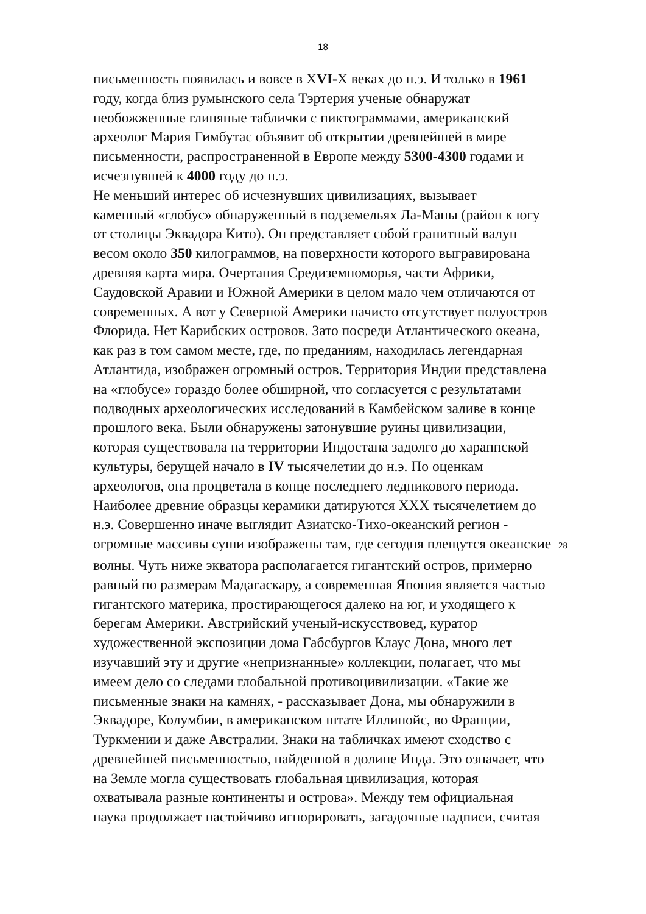18
письменность появилась и вовсе в ХVI-Х веках до н.э. И только в 1961
году, когда близ румынского села Тэртерия ученые обнаружат
необожженные глиняные таблички с пиктограммами, американский
археолог Мария Гимбутас объявит об открытии древнейшей в мире
письменности, распространенной в Европе между 5300-4300 годами и
исчезнувшей к 4000 году до н.э.
Не меньший интерес об исчезнувших цивилизациях, вызывает
каменный «глобус» обнаруженный в подземельях Ла-Маны (район к югу
от столицы Эквадора Кито). Он представляет собой гранитный валун
весом около 350 килограммов, на поверхности которого выгравирована
древняя карта мира. Очертания Средиземноморья, части Африки,
Саудовской Аравии и Южной Америки в целом мало чем отличаются от
современных. А вот у Северной Америки начисто отсутствует полуостров
Флорида. Нет Карибских островов. Зато посреди Атлантического океана,
как раз в том самом месте, где, по преданиям, находилась легендарная
Атлантида, изображен огромный остров. Территория Индии представлена
на «глобусе» гораздо более обширной, что согласуется с результатами
подводных археологических исследований в Камбейском заливе в конце
прошлого века. Были обнаружены затонувшие руины цивилизации,
которая существовала на территории Индостана задолго до хараппской
культуры, берущей начало в IV тысячелетии до н.э. По оценкам
археологов, она процветала в конце последнего ледникового периода.
Наиболее древние образцы керамики датируются ХХХ тысячелетием до
н.э. Совершенно иначе выглядит Азиатско-Тихо-океанский регион -
огромные массивы суши изображены там, где сегодня плещутся океанские 28
волны. Чуть ниже экватора располагается гигантский остров, примерно
равный по размерам Мадагаскару, а современная Япония является частью
гигантского материка, простирающегося далеко на юг, и уходящего к
берегам Америки. Австрийский ученый-искусствовед, куратор
художественной экспозиции дома Габсбургов Клаус Дона, много лет
изучавший эту и другие «непризнанные» коллекции, полагает, что мы
имеем дело со следами глобальной противоцивилизации. «Такие же
письменные знаки на камнях, - рассказывает Дона, мы обнаружили в
Эквадоре, Колумбии, в американском штате Иллинойс, во Франции,
Туркмении и даже Австралии. Знаки на табличках имеют сходство с
древнейшей письменностью, найденной в долине Инда. Это означает, что
на Земле могла существовать глобальная цивилизация, которая
охватывала разные континенты и острова». Между тем официальная
наука продолжает настойчиво игнорировать, загадочные надписи, считая